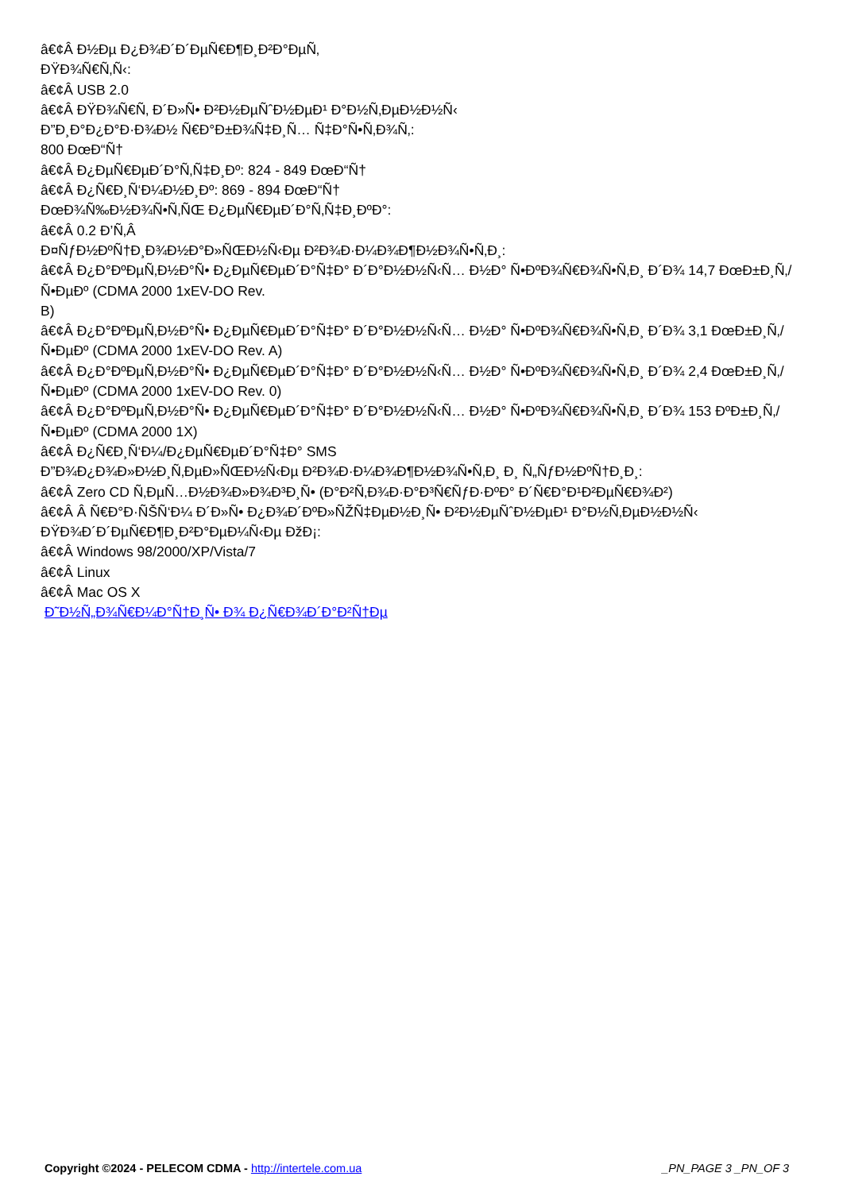â€¢Â Ð½Ðµ Ð¿Ð¾Ð´Ð´ÐµÑ€Ð¶Ð¸Ð²Ð°ÐµÑ‚
ÐŸÐ¾Ñ€Ñ‚Ñ‹:
â€¢Â USB 2.0
â€¢Â ÐŸÐ¾Ñ€Ñ‚ Ð´Ð»Ñ• Ð²Ð½ÐµÑˆÐ½ÐµÐ¹ Ð°Ð½Ñ‚ÐµÐ½Ð½Ñ‹
Ð”Ð¸Ð°Ð¿Ð°Ð·Ð¾Ð½ Ñ€Ð°Ð±Ð¾Ñ‡Ð¸Ñ… Ñ‡Ð°Ñ•Ñ‚Ð¾Ñ‚:
800 ÐœÐ“Ñ†
â€¢Â Ð¿ÐµÑ€ÐµÐ´Ð°Ñ‚Ñ‡Ð¸Ðº: 824 - 849 ÐœÐ“Ñ†
â€¢Â Ð¿Ñ€Ð¸Ñ‘Ð¼Ð½Ð¸Ðº: 869 - 894 ÐœÐ“Ñ†
ÐœÐ¾Ñ‰Ð½Ð¾Ñ•Ñ‚ÑŒ Ð¿ÐµÑ€ÐµÐ´Ð°Ñ‚Ñ‡Ð¸ÐºÐ°:
â€¢Â 0.2 Ð’Ñ‚Â
Ð¤ÑƒÐ½ÐºÑ†Ð¸Ð¾Ð½Ð°Ð»ÑŒÐ½Ñ‹Ðµ Ð²Ð¾Ð·Ð¼Ð¾Ð¶Ð½Ð¾Ñ•Ñ‚Ð¸:
â€¢Â Ð¿Ð°ÐºÐµÑ‚Ð½Ð°Ñ• Ð¿ÐµÑ€ÐµÐ´Ð°Ñ‡Ð° Ð´Ð°Ð½Ð½Ñ‹Ñ… Ð½Ð° Ñ•ÐºÐ¾Ñ€Ð¾Ñ•Ñ‚Ð¸ Ð´Ð¾ 14,7 ÐœÐ±Ð¸Ñ‚/Ñ•ÐµÐº (CDMA 2000 1xEV-DO Rev.
B)
â€¢Â Ð¿Ð°ÐºÐµÑ‚Ð½Ð°Ñ• Ð¿ÐµÑ€ÐµÐ´Ð°Ñ‡Ð° Ð´Ð°Ð½Ð½Ñ‹Ñ… Ð½Ð° Ñ•ÐºÐ¾Ñ€Ð¾Ñ•Ñ‚Ð¸ Ð´Ð¾ 3,1 ÐœÐ±Ð¸Ñ‚/Ñ•ÐµÐº (CDMA 2000 1xEV-DO Rev. A)
â€¢Â Ð¿Ð°ÐºÐµÑ‚Ð½Ð°Ñ• Ð¿ÐµÑ€ÐµÐ´Ð°Ñ‡Ð° Ð´Ð°Ð½Ð½Ñ‹Ñ… Ð½Ð° Ñ•ÐºÐ¾Ñ€Ð¾Ñ•Ñ‚Ð¸ Ð´Ð¾ 2,4 ÐœÐ±Ð¸Ñ‚/Ñ•ÐµÐº (CDMA 2000 1xEV-DO Rev. 0)
â€¢Â Ð¿Ð°ÐºÐµÑ‚Ð½Ð°Ñ• Ð¿ÐµÑ€ÐµÐ´Ð°Ñ‡Ð° Ð´Ð°Ð½Ð½Ñ‹Ñ… Ð½Ð° Ñ•ÐºÐ¾Ñ€Ð¾Ñ•Ñ‚Ð¸ Ð´Ð¾ 153 ÐºÐ±Ð¸Ñ‚/Ñ•ÐµÐº (CDMA 2000 1X)
â€¢Â Ð¿Ñ€Ð¸Ñ‘Ð¼/Ð¿ÐµÑ€ÐµÐ´Ð°Ñ‡Ð° SMS
Ð”Ð¾Ð¿Ð¾Ð»Ð½Ð¸Ñ‚ÐµÐ»ÑŒÐ½Ñ‹Ðµ Ð²Ð¾Ð·Ð¼Ð¾Ð¶Ð½Ð¾Ñ•Ñ‚Ð¸ Ð¸ Ñ„ÑƒÐ½ÐºÑ†Ð¸Ð¸:
â€¢Â Zero CD Ñ‚ÐµÑ…Ð½Ð¾Ð»Ð¾Ð³Ð¸Ñ• (Ð°Ð²Ñ‚Ð¾Ð·Ð°Ð³Ñ€ÑƒÐ·ÐºÐ° Ð´Ñ€Ð°Ð¹Ð²ÐµÑ€Ð¾Ð²)
â€¢Â Â Ñ€Ð°Ð·ÑŠÑ‘Ð¼ Ð´Ð»Ñ• Ð¿Ð¾Ð´ÐºÐ»ÑŽÑ‡ÐµÐ½Ð¸Ñ• Ð²Ð½ÐµÑˆÐ½ÐµÐ¹ Ð°Ð½Ñ‚ÐµÐ½Ð½Ñ‹
ÐŸÐ¾Ð´Ð´ÐµÑ€Ð¶Ð¸Ð²Ð°ÐµÐ¼Ñ‹Ðµ ÐžÐ¡:
â€¢Â Windows 98/2000/XP/Vista/7
â€¢Â Linux
â€¢Â Mac OS X
Ð˜Ð½Ñ„Ð¾Ñ€Ð¼Ð°Ñ†Ð¸Ñ• Ð¾ Ð¿Ñ€Ð¾Ð´Ð°Ð²Ñ†Ðµ
Copyright ©2024 - PELECOM CDMA - http://intertele.com.ua _PN_PAGE 3 _PN_OF 3